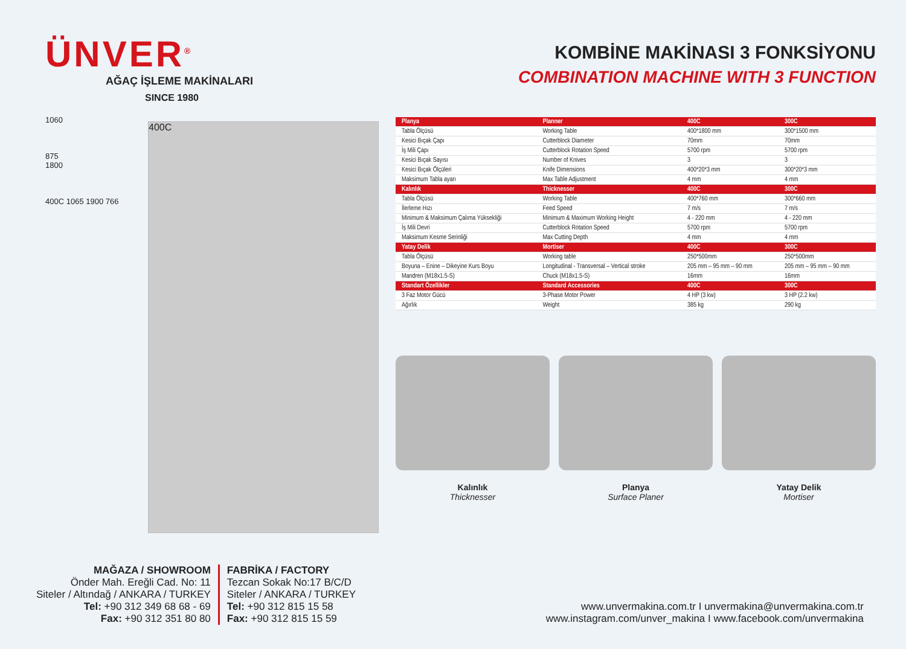ÜNVER<sup>®</sup>
AĞAÇ İŞLEME MAKİNALARI
SINCE 1980
1060
875
1800
400C 1065 1900 766
400C
KOMBİNE MAKİNASI 3 FONKSİYONU
COMBINATION MACHINE WITH 3 FUNCTION
| Planya | Planner | 400C | 300C |
| --- | --- | --- | --- |
| Tabla Ölçüsü | Working Table | 400*1800 mm | 300*1500 mm |
| Kesici Bıçak Çapı | Cutterblock Diameter | 70mm | 70mm |
| İş Mili Çapı | Cutterblock Rotation Speed | 5700 rpm | 5700 rpm |
| Kesici Bıçak Sayısı | Number of Knives | 3 | 3 |
| Kesici Bıçak Ölçüleri | Knife Dimensions | 400*20*3 mm | 300*20*3 mm |
| Maksimum Tabla ayarı | Max Table Adjustment | 4 mm | 4 mm |
| Kalınlık | Thicknesser | 400C | 300C |
| Tabla Ölçüsü | Working Table | 400*760 mm | 300*660 mm |
| İlerleme Hızı | Feed Speed | 7 m/s | 7 m/s |
| Minimum & Maksimum Çalıma Yüksekliği | Minimum & Maximum Working Height | 4 - 220 mm | 4 - 220 mm |
| İş Mili Devri | Cutterblock Rotation Speed | 5700 rpm | 5700 rpm |
| Maksimum Kesme Serinliği | Max Cutting Depth | 4 mm | 4 mm |
| Yatay Delik | Mortiser | 400C | 300C |
| Tabla Ölçüsü | Working table | 250*500mm | 250*500mm |
| Boyuna – Enine – Dikeyine Kurs Boyu | Longitudinal - Transversal – Vertical stroke | 205 mm – 95 mm – 90 mm | 205 mm – 95 mm – 90 mm |
| Mandren (M18x1.5-S) | Chuck (M18x1.5-S) | 16mm | 16mm |
| Standart Özellikler | Standard Accessories | 400C | 300C |
| 3 Faz Motor Gücü | 3-Phase Motor Power | 4 HP (3 kw) | 3 HP (2.2 kw) |
| Ağırlık | Weight | 385 kg | 290 kg |
Kalınlık
Thicknesser
Planya
Surface Planer
Yatay Delik
Mortiser
MAĞAZA / SHOWROOM
Önder Mah. Ereğli Cad. No: 11
Siteler / Altındağ / ANKARA / TURKEY
Tel: +90 312 349 68 68 - 69
Fax: +90 312 351 80 80
FABRİKA / FACTORY
Tezcan Sokak No:17 B/C/D
Siteler / ANKARA / TURKEY
Tel: +90 312 815 15 58
Fax: +90 312 815 15 59
www.unvermakina.com.tr I unvermakina@unvermakina.com.tr
www.instagram.com/unver_makina I www.facebook.com/unvermakina